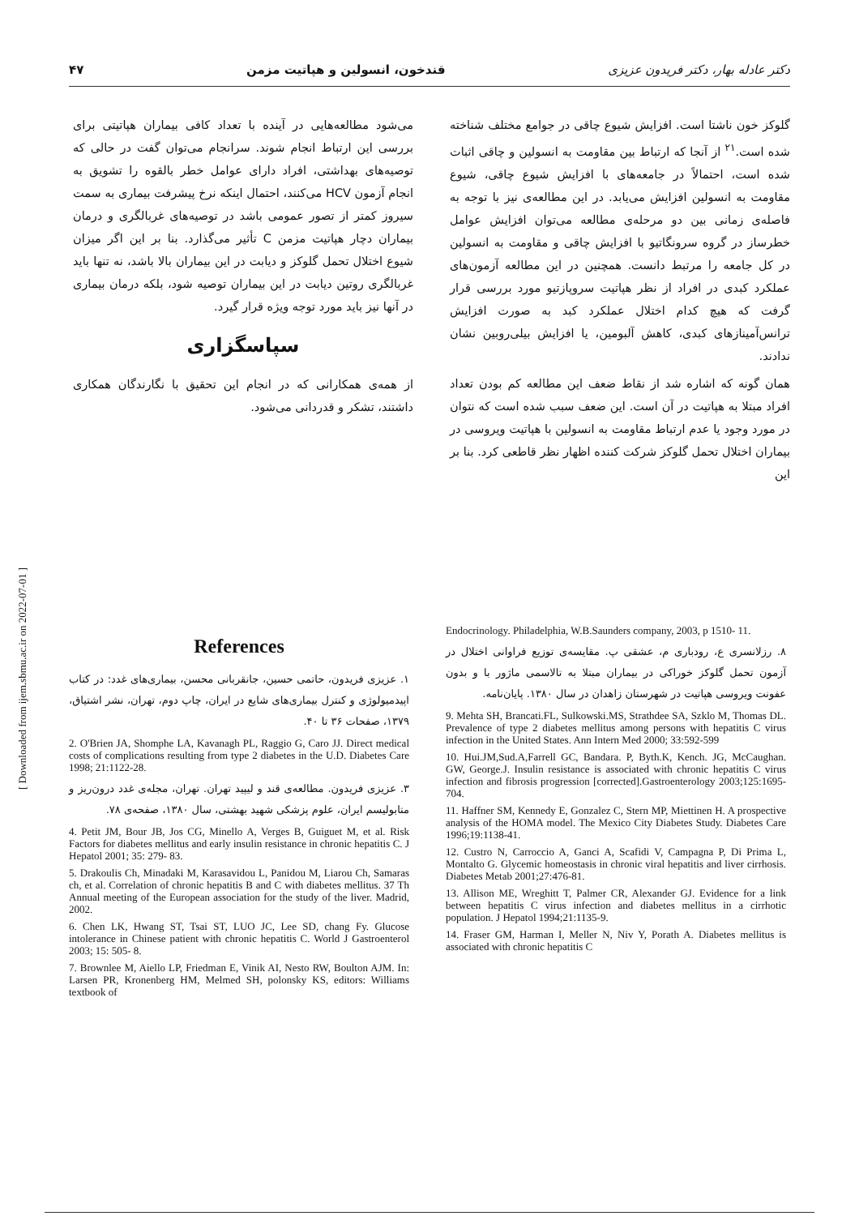دکتر عادله بهار، دکتر فریدون عزیزی قندخون، انسولین و هپاتیت مزمن ۴۷
گلوکز خون ناشتا است. افزایش شیوع چاقی در جوامع مختلف شناخته شده است.<sup>۲۱</sup> از آنجا که ارتباط بین مقاومت به انسولین و چاقی اثبات شده است، احتمالاً در جامعه‌های با افزایش شیوع چاقی، شیوع مقاومت به انسولین افزایش می‌یابد. در این مطالعه‌ی نیز با توجه به فاصله‌ی زمانی بین دو مرحله‌ی مطالعه می‌توان افزایش عوامل خطرساز در گروه سرونگاتیو با افزایش چاقی و مقاومت به انسولین در کل جامعه را مرتبط دانست. همچنین در این مطالعه آزمون‌های عملکرد کبدی در افراد از نظر هپاتیت سروپازتیو مورد بررسی قرار گرفت که هیچ کدام اختلال عملکرد کبد به صورت افزایش ترانس‌آمینازهای کبدی، کاهش آلبومین، یا افزایش بیلی‌روبین نشان ندادند.
همان گونه که اشاره شد از نقاط ضعف این مطالعه کم بودن تعداد افراد مبتلا به هپاتیت در آن است. این ضعف سبب شده است که نتوان در مورد وجود یا عدم ارتباط مقاومت به انسولین با هپاتیت ویروسی در بیماران اختلال تحمل گلوکز شرکت کننده اظهار نظر قاطعی کرد. بنا بر این
می‌شود مطالعه‌هایی در آینده با تعداد کافی بیماران هپاتیتی برای بررسی این ارتباط انجام شوند. سرانجام می‌توان گفت در حالی که توصیه‌های بهداشتی، افراد دارای عوامل خطر بالقوه را تشویق به انجام آزمون HCV می‌کنند، احتمال اینکه نرخ پیشرفت بیماری به سمت سیروز کمتر از تصور عمومی باشد در توصیه‌های غربالگری و درمان بیماران دچار هپاتیت مزمن C تأثیر می‌گذارد. بنا بر این اگر میزان شیوع اختلال تحمل گلوکز و دیابت در این بیماران بالا باشد، نه تنها باید غربالگری روتین دیابت در این بیماران توصیه شود، بلکه درمان بیماری در آنها نیز باید مورد توجه ویژه قرار گیرد.
سپاسگزاری
از همه‌ی همکارانی که در انجام این تحقیق با نگارندگان همکاری داشتند، تشکر و قدردانی می‌شود.
References
۱. عزیزی فریدون، حاتمی حسین، جانقربانی محسن، بیماری‌های غدد: در کتاب اپیدمیولوژی و کنترل بیماری‌های شایع در ایران، چاپ دوم، تهران، نشر اشتیاق، ۱۳۷۹، صفحات ۳۶ تا ۴۰.
2. O'Brien JA, Shomphe LA, Kavanagh PL, Raggio G, Caro JJ. Direct medical costs of complications resulting from type 2 diabetes in the U.D. Diabetes Care 1998; 21:1122-28.
۳. عزیزی فریدون. مطالعه‌ی قند و لیپید تهران. تهران، مجله‌ی غدد درون‌ریز و متابولیسم ایران، علوم پزشکی شهید بهشتی، سال ۱۳۸۰، صفحه‌ی ۷۸.
4. Petit JM, Bour JB, Jos CG, Minello A, Verges B, Guiguet M, et al. Risk Factors for diabetes mellitus and early insulin resistance in chronic hepatitis C. J Hepatol 2001; 35: 279- 83.
5. Drakoulis Ch, Minadaki M, Karasavidou L, Panidou M, Liarou Ch, Samaras ch, et al. Correlation of chronic hepatitis B and C with diabetes mellitus. 37 Th Annual meeting of the European association for the study of the liver. Madrid, 2002.
6. Chen LK, Hwang ST, Tsai ST, LUO JC, Lee SD, chang Fy. Glucose intolerance in Chinese patient with chronic hepatitis C. World J Gastroenterol 2003; 15: 505- 8.
7. Brownlee M, Aiello LP, Friedman E, Vinik AI, Nesto RW, Boulton AJM. In: Larsen PR, Kronenberg HM, Melmed SH, polonsky KS, editors: Williams textbook of
Endocrinology. Philadelphia, W.B.Saunders company, 2003, p 1510- 11.
۸. رزلانسری ع، رودباری م، عشقی پ. مقایسه‌ی توزیع فراوانی اختلال در آزمون تحمل گلوکز خوراکی در بیماران مبتلا به تالاسمی ماژور با و بدون عفونت ویروسی هپاتیت در شهرستان زاهدان در سال ۱۳۸۰. پایان‌نامه.
9. Mehta SH, Brancati.FL, Sulkowski.MS, Strathdee SA, Szklo M, Thomas DL. Prevalence of type 2 diabetes mellitus among persons with hepatitis C virus infection in the United States. Ann Intern Med 2000; 33:592-599
10. Hui.JM,Sud.A,Farrell GC, Bandara. P, Byth.K, Kench. JG, McCaughan. GW, George.J. Insulin resistance is associated with chronic hepatitis C virus infection and fibrosis progression [corrected].Gastroenterology 2003;125:1695-704.
11. Haffner SM, Kennedy E, Gonzalez C, Stern MP, Miettinen H. A prospective analysis of the HOMA model. The Mexico City Diabetes Study. Diabetes Care 1996;19:1138-41.
12. Custro N, Carroccio A, Ganci A, Scafidi V, Campagna P, Di Prima L, Montalto G. Glycemic homeostasis in chronic viral hepatitis and liver cirrhosis. Diabetes Metab 2001;27:476-81.
13. Allison ME, Wreghitt T, Palmer CR, Alexander GJ. Evidence for a link between hepatitis C virus infection and diabetes mellitus in a cirrhotic population. J Hepatol 1994;21:1135-9.
14. Fraser GM, Harman I, Meller N, Niv Y, Porath A. Diabetes mellitus is associated with chronic hepatitis C
[ Downloaded from ijem.sbmu.ac.ir on 2022-07-01 ]